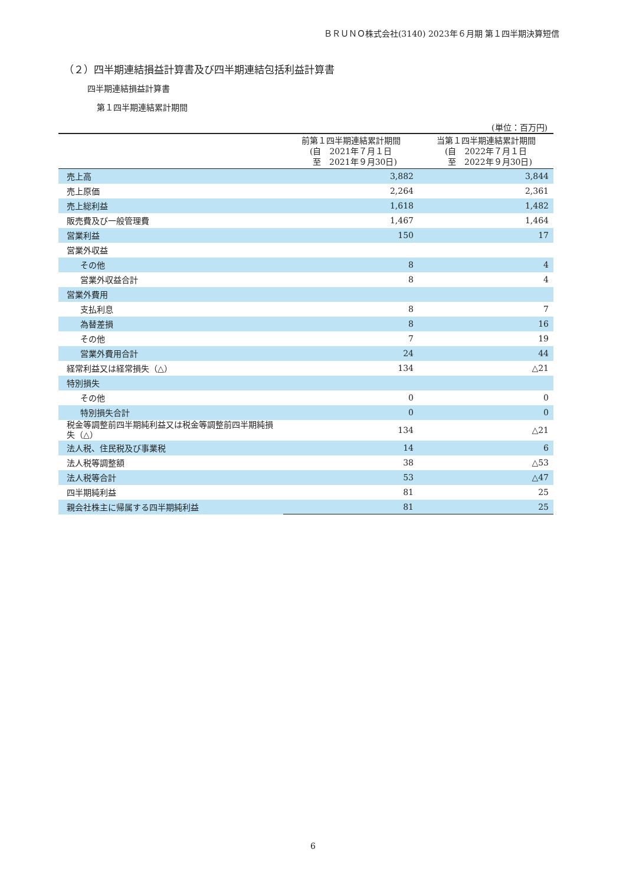ＢＲＵＮＯ株式会社(3140) 2023年６月期 第１四半期決算短信
（２）四半期連結損益計算書及び四半期連結包括利益計算書
四半期連結損益計算書
第１四半期連結累計期間
(単位：百万円)
| | 前第１四半期連結累計期間 (自 2021年７月１日 至 2021年９月30日) | 当第１四半期連結累計期間 (自 2022年７月１日 至 2022年９月30日) |
| --- | --- | --- |
| 売上高 | 3,882 | 3,844 |
| 売上原価 | 2,264 | 2,361 |
| 売上総利益 | 1,618 | 1,482 |
| 販売費及び一般管理費 | 1,467 | 1,464 |
| 営業利益 | 150 | 17 |
| 営業外収益 | | |
| その他 | 8 | 4 |
| 営業外収益合計 | 8 | 4 |
| 営業外費用 | | |
| 支払利息 | 8 | 7 |
| 為替差損 | 8 | 16 |
| その他 | 7 | 19 |
| 営業外費用合計 | 24 | 44 |
| 経常利益又は経常損失（△） | 134 | △21 |
| 特別損失 | | |
| その他 | 0 | 0 |
| 特別損失合計 | 0 | 0 |
| 税金等調整前四半期純利益又は税金等調整前四半期純損失（△） | 134 | △21 |
| 法人税、住民税及び事業税 | 14 | 6 |
| 法人税等調整額 | 38 | △53 |
| 法人税等合計 | 53 | △47 |
| 四半期純利益 | 81 | 25 |
| 親会社株主に帰属する四半期純利益 | 81 | 25 |
6